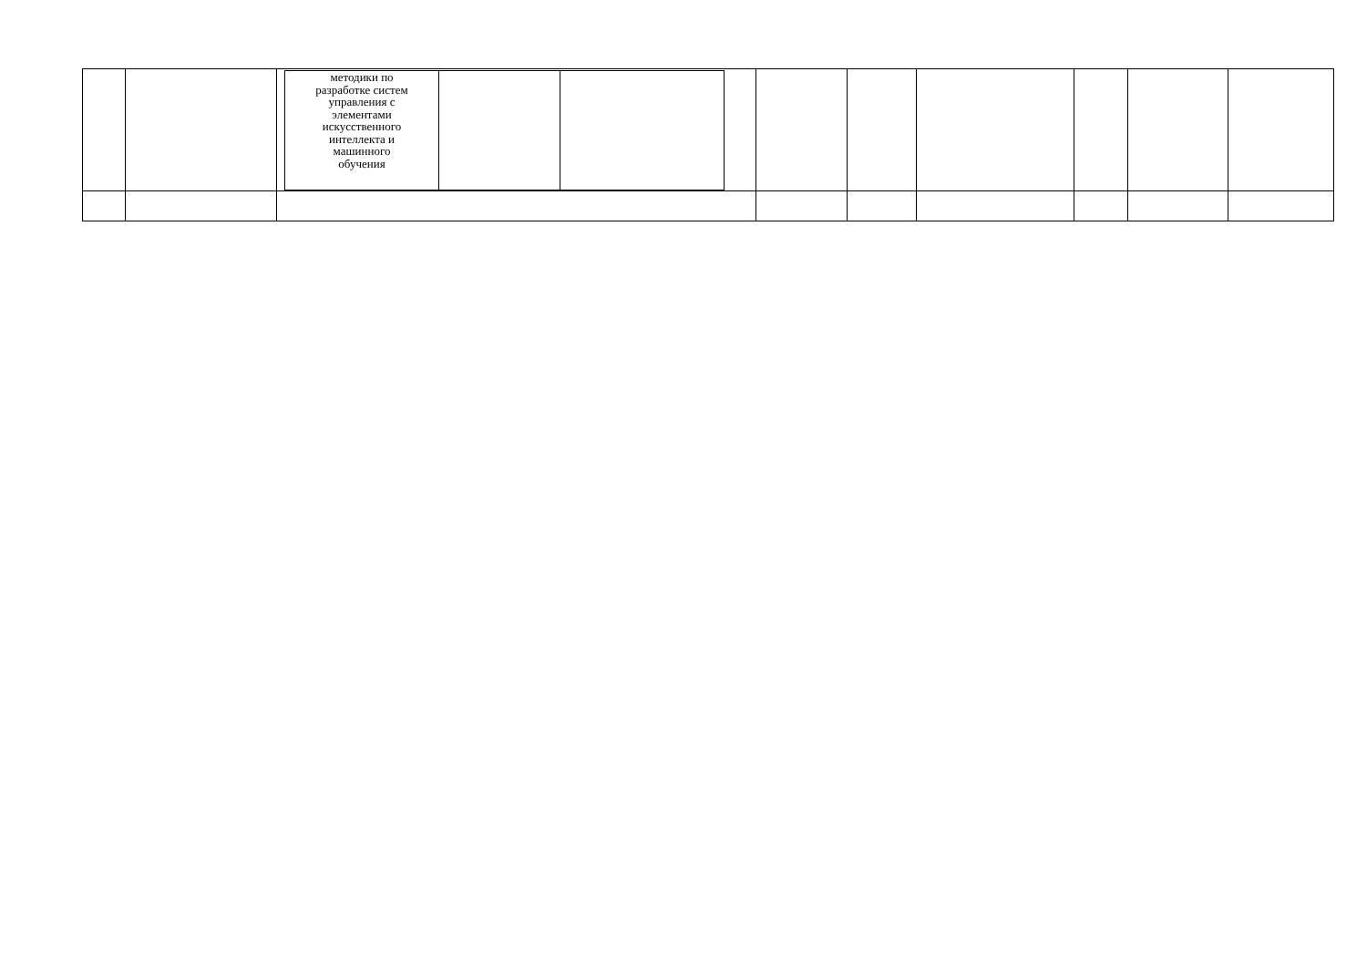| | | / методики по разработке систем управления с элементами искусственного интеллекта и машинного обучения / / / | | | | | | |